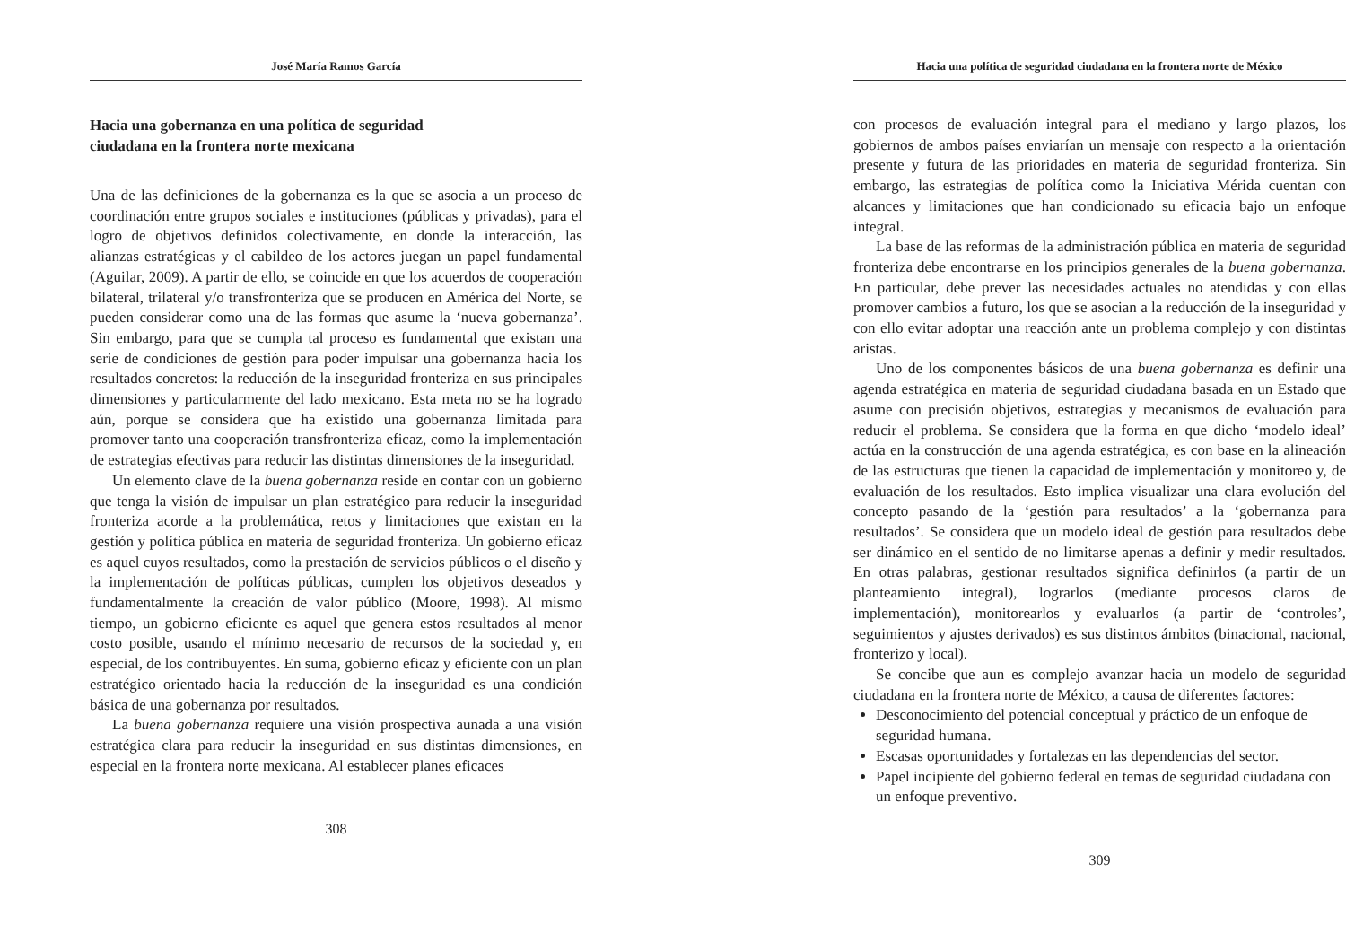José María Ramos García
Hacia una gobernanza en una política de seguridad
ciudadana en la frontera norte mexicana
Una de las definiciones de la gobernanza es la que se asocia a un proceso de coordinación entre grupos sociales e instituciones (públicas y privadas), para el logro de objetivos definidos colectivamente, en donde la interacción, las alianzas estratégicas y el cabildeo de los actores juegan un papel fundamental (Aguilar, 2009). A partir de ello, se coincide en que los acuerdos de cooperación bilateral, trilateral y/o transfronteriza que se producen en América del Norte, se pueden considerar como una de las formas que asume la ‘nueva gobernanza’. Sin embargo, para que se cumpla tal proceso es fundamental que existan una serie de condiciones de gestión para poder impulsar una gobernanza hacia los resultados concretos: la reducción de la inseguridad fronteriza en sus principales dimensiones y particularmente del lado mexicano. Esta meta no se ha logrado aún, porque se considera que ha existido una gobernanza limitada para promover tanto una cooperación transfronteriza eficaz, como la implementación de estrategias efectivas para reducir las distintas dimensiones de la inseguridad.
Un elemento clave de la buena gobernanza reside en contar con un gobierno que tenga la visión de impulsar un plan estratégico para reducir la inseguridad fronteriza acorde a la problemática, retos y limitaciones que existan en la gestión y política pública en materia de seguridad fronteriza. Un gobierno eficaz es aquel cuyos resultados, como la prestación de servicios públicos o el diseño y la implementación de políticas públicas, cumplen los objetivos deseados y fundamentalmente la creación de valor público (Moore, 1998). Al mismo tiempo, un gobierno eficiente es aquel que genera estos resultados al menor costo posible, usando el mínimo necesario de recursos de la sociedad y, en especial, de los contribuyentes. En suma, gobierno eficaz y eficiente con un plan estratégico orientado hacia la reducción de la inseguridad es una condición básica de una gobernanza por resultados.
La buena gobernanza requiere una visión prospectiva aunada a una visión estratégica clara para reducir la inseguridad en sus distintas dimensiones, en especial en la frontera norte mexicana. Al establecer planes eficaces
308
Hacia una política de seguridad ciudadana en la frontera norte de México
con procesos de evaluación integral para el mediano y largo plazos, los gobiernos de ambos países enviarían un mensaje con respecto a la orientación presente y futura de las prioridades en materia de seguridad fronteriza. Sin embargo, las estrategias de política como la Iniciativa Mérida cuentan con alcances y limitaciones que han condicionado su eficacia bajo un enfoque integral.
La base de las reformas de la administración pública en materia de seguridad fronteriza debe encontrarse en los principios generales de la buena gobernanza. En particular, debe prever las necesidades actuales no atendidas y con ellas promover cambios a futuro, los que se asocian a la reducción de la inseguridad y con ello evitar adoptar una reacción ante un problema complejo y con distintas aristas.
Uno de los componentes básicos de una buena gobernanza es definir una agenda estratégica en materia de seguridad ciudadana basada en un Estado que asume con precisión objetivos, estrategias y mecanismos de evaluación para reducir el problema. Se considera que la forma en que dicho ‘modelo ideal’ actúa en la construcción de una agenda estratégica, es con base en la alineación de las estructuras que tienen la capacidad de implementación y monitoreo y, de evaluación de los resultados. Esto implica visualizar una clara evolución del concepto pasando de la ‘gestión para resultados’ a la ‘gobernanza para resultados’. Se considera que un modelo ideal de gestión para resultados debe ser dinámico en el sentido de no limitarse apenas a definir y medir resultados. En otras palabras, gestionar resultados significa definirlos (a partir de un planteamiento integral), lograrlos (mediante procesos claros de implementación), monitorearlos y evaluarlos (a partir de ‘controles’, seguimientos y ajustes derivados) es sus distintos ámbitos (binacional, nacional, fronterizo y local).
Se concibe que aun es complejo avanzar hacia un modelo de seguridad ciudadana en la frontera norte de México, a causa de diferentes factores:
Desconocimiento del potencial conceptual y práctico de un enfoque de seguridad humana.
Escasas oportunidades y fortalezas en las dependencias del sector.
Papel incipiente del gobierno federal en temas de seguridad ciudadana con un enfoque preventivo.
309